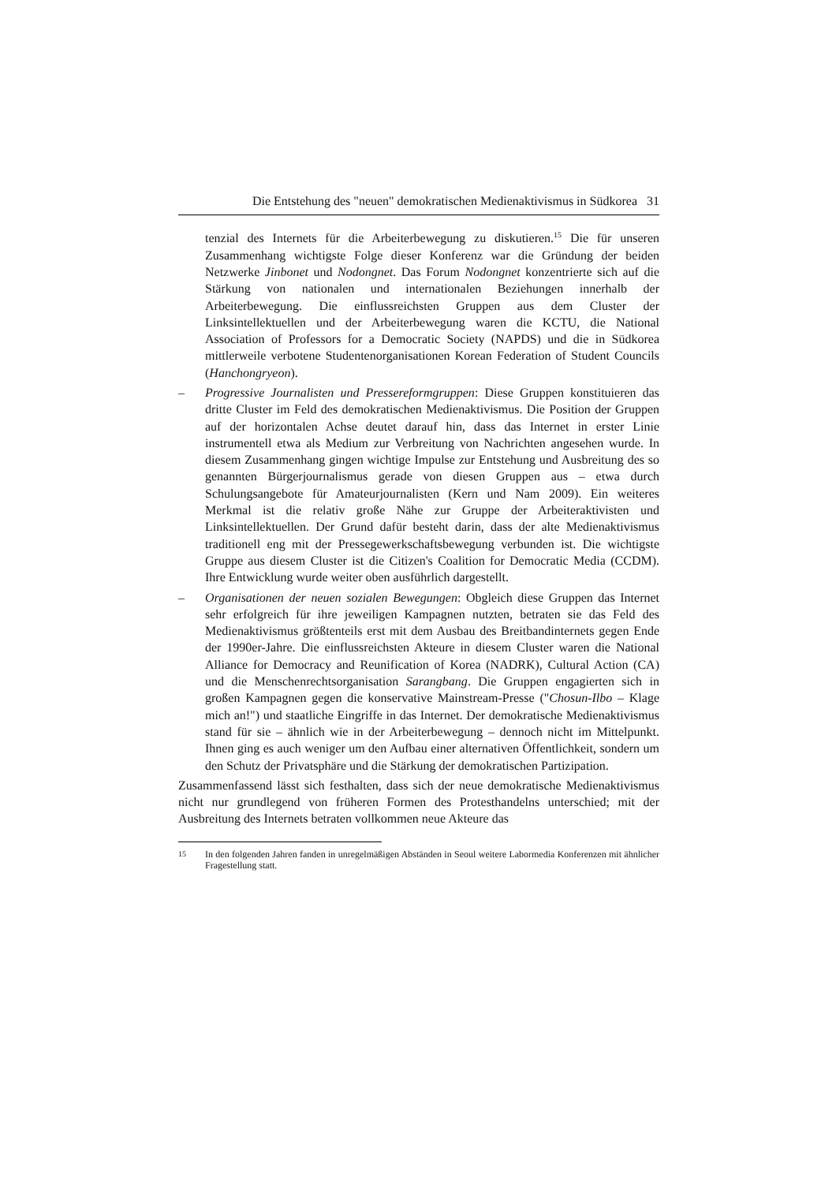Die Entstehung des "neuen" demokratischen Medienaktivismus in Südkorea 31
tenzial des Internets für die Arbeiterbewegung zu diskutieren.<sup>15</sup> Die für unseren Zusammenhang wichtigste Folge dieser Konferenz war die Gründung der beiden Netzwerke Jinbonet und Nodongnet. Das Forum Nodongnet konzentrierte sich auf die Stärkung von nationalen und internationalen Beziehungen innerhalb der Arbeiterbewegung. Die einflussreichsten Gruppen aus dem Cluster der Linksintellektuellen und der Arbeiterbewegung waren die KCTU, die National Association of Professors for a Democratic Society (NAPDS) und die in Südkorea mittlerweile verbotene Studentenorganisationen Korean Federation of Student Councils (Hanchongryeon).
– Progressive Journalisten und Pressereformgruppen: Diese Gruppen konstituieren das dritte Cluster im Feld des demokratischen Medienaktivismus. Die Position der Gruppen auf der horizontalen Achse deutet darauf hin, dass das Internet in erster Linie instrumentell etwa als Medium zur Verbreitung von Nachrichten angesehen wurde. In diesem Zusammenhang gingen wichtige Impulse zur Entstehung und Ausbreitung des so genannten Bürgerjournalismus gerade von diesen Gruppen aus – etwa durch Schulungsangebote für Amateurjournalisten (Kern und Nam 2009). Ein weiteres Merkmal ist die relativ große Nähe zur Gruppe der Arbeiteraktivisten und Linksintellektuellen. Der Grund dafür besteht darin, dass der alte Medienaktivismus traditionell eng mit der Pressegewerkschaftsbewegung verbunden ist. Die wichtigste Gruppe aus diesem Cluster ist die Citizen's Coalition for Democratic Media (CCDM). Ihre Entwicklung wurde weiter oben ausführlich dargestellt.
– Organisationen der neuen sozialen Bewegungen: Obgleich diese Gruppen das Internet sehr erfolgreich für ihre jeweiligen Kampagnen nutzten, betraten sie das Feld des Medienaktivismus größtenteils erst mit dem Ausbau des Breitbandinternets gegen Ende der 1990er-Jahre. Die einflussreichsten Akteure in diesem Cluster waren die National Alliance for Democracy and Reunification of Korea (NADRK), Cultural Action (CA) und die Menschenrechtsorganisation Sarangbang. Die Gruppen engagierten sich in großen Kampagnen gegen die konservative Mainstream-Presse ("Chosun-Ilbo – Klage mich an!") und staatliche Eingriffe in das Internet. Der demokratische Medienaktivismus stand für sie – ähnlich wie in der Arbeiterbewegung – dennoch nicht im Mittelpunkt. Ihnen ging es auch weniger um den Aufbau einer alternativen Öffentlichkeit, sondern um den Schutz der Privatsphäre und die Stärkung der demokratischen Partizipation.
Zusammenfassend lässt sich festhalten, dass sich der neue demokratische Medienaktivismus nicht nur grundlegend von früheren Formen des Protesthandelns unterschied; mit der Ausbreitung des Internets betraten vollkommen neue Akteure das
<sup>15</sup> In den folgenden Jahren fanden in unregelmäßigen Abständen in Seoul weitere Labormedia Konferenzen mit ähnlicher Fragestellung statt.